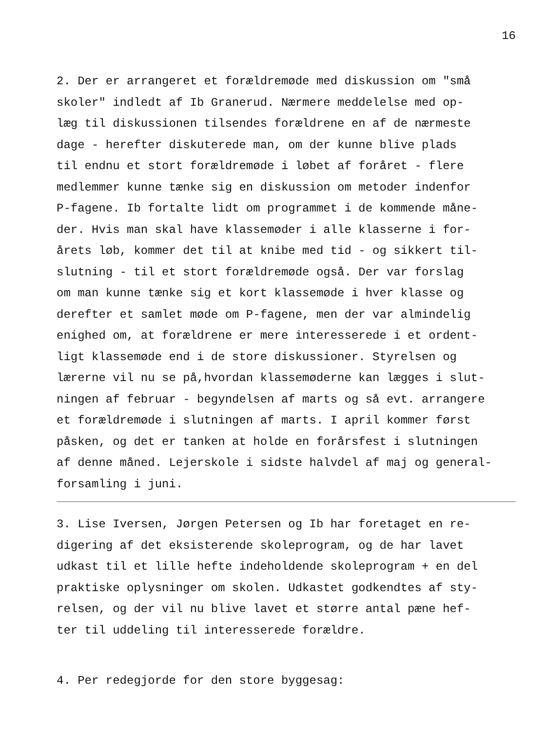16
2. Der er arrangeret et forældremøde med diskussion om "små skoler" indledt af Ib Granerud. Nærmere meddelelse med op- læg til diskussionen tilsendes forældrene en af de nærmeste dage - herefter diskuterede man, om der kunne blive plads til endnu et stort forældremøde i løbet af foråret - flere medlemmer kunne tænke sig en diskussion om metoder indenfor P-fagene. Ib fortalte lidt om programmet i de kommende måne- der. Hvis man skal have klassemøder i alle klasserne i for- årets løb, kommer det til at knibe med tid - og sikkert til- slutning - til et stort forældremøde også. Der var forslag om man kunne tænke sig et kort klassemøde i hver klasse og derefter et samlet møde om P-fagene, men der var almindelig enighed om, at forældrene er mere interesserede i et ordent- ligt klassemøde end i de store diskussioner. Styrelsen og lærerne vil nu se på,hvordan klassemøderne kan lægges i slut- ningen af februar - begyndelsen af marts og så evt. arrangere et forældremøde i slutningen af marts. I april kommer først påsken, og det er tanken at holde en forårsfest i slutningen af denne måned. Lejerskole i sidste halvdel af maj og general- forsamling i juni.
3. Lise Iversen, Jørgen Petersen og Ib har foretaget en re- digering af det eksisterende skoleprogram, og de har lavet udkast til et lille hefte indeholdende skoleprogram + en del praktiske oplysninger om skolen. Udkastet godkendtes af sty- relsen, og der vil nu blive lavet et større antal pæne hef- ter til uddeling til interesserede forældre.
4. Per redegjorde for den store byggesag: